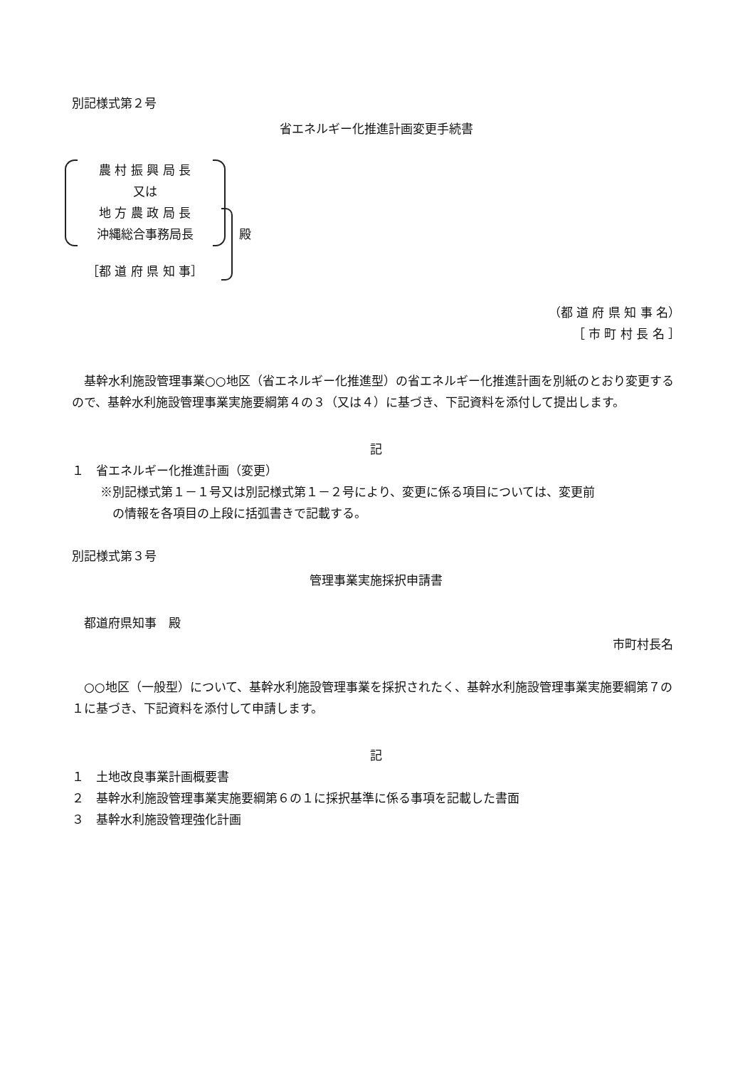別記様式第２号
省エネルギー化推進計画変更手続書
農 村 振 興 局 長
又は
地 方 農 政 局 長
沖縄総合事務局長
［都 道 府 県 知 事］
殿
（都 道 府 県 知 事 名）
［ 市 町 村 長 名 ］
基幹水利施設管理事業○○地区（省エネルギー化推進型）の省エネルギー化推進計画を別紙のとおり変更するので、基幹水利施設管理事業実施要綱第４の３（又は４）に基づき、下記資料を添付して提出します。
記
１　省エネルギー化推進計画（変更）
※別記様式第１－１号又は別記様式第１－２号により、変更に係る項目については、変更前
　の情報を各項目の上段に括弧書きで記載する。
別記様式第３号
管理事業実施採択申請書
都道府県知事　殿
市町村長名
○○地区（一般型）について、基幹水利施設管理事業を採択されたく、基幹水利施設管理事業実施要綱第７の１に基づき、下記資料を添付して申請します。
記
１　土地改良事業計画概要書
２　基幹水利施設管理事業実施要綱第６の１に採択基準に係る事項を記載した書面
３　基幹水利施設管理強化計画